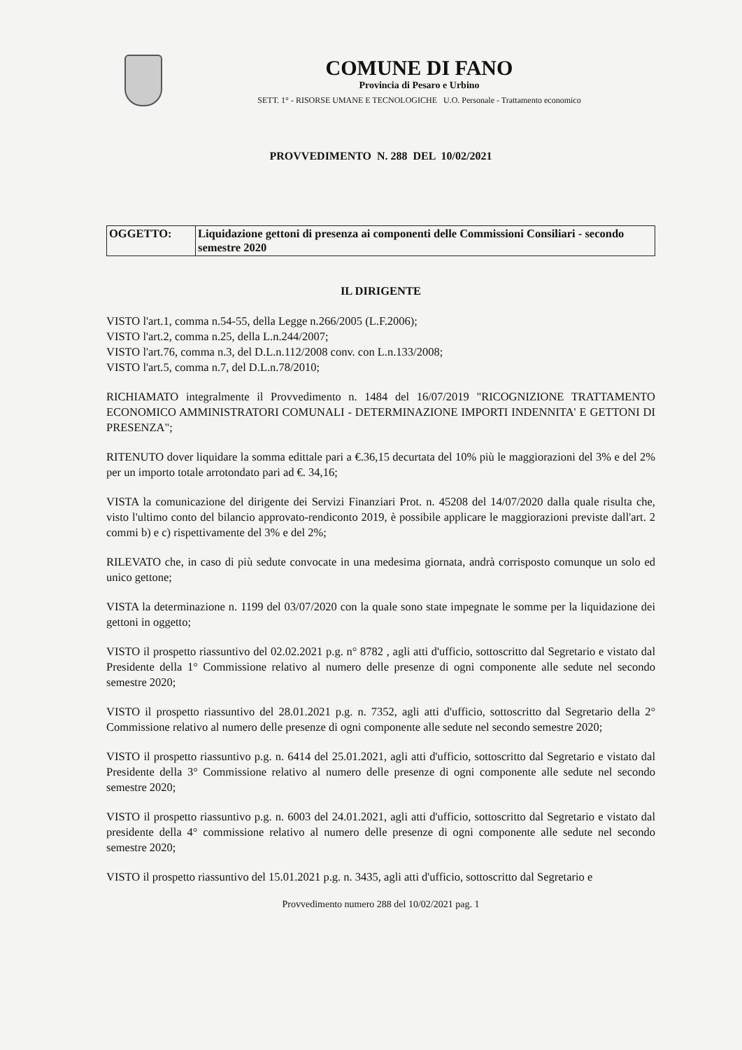COMUNE DI FANO
Provincia di Pesaro e Urbino
SETT. 1° - RISORSE UMANE E TECNOLOGICHE U.O. Personale - Trattamento economico
PROVVEDIMENTO N. 288 DEL 10/02/2021
| OGGETTO: | Liquidazione gettoni di presenza ai componenti delle Commissioni Consiliari - secondo semestre 2020 |
IL DIRIGENTE
VISTO l'art.1, comma n.54-55, della Legge n.266/2005 (L.F.2006);
VISTO l'art.2, comma n.25, della L.n.244/2007;
VISTO l'art.76, comma n.3, del D.L.n.112/2008 conv. con L.n.133/2008;
VISTO l'art.5, comma n.7, del D.L.n.78/2010;
RICHIAMATO integralmente il Provvedimento n. 1484 del 16/07/2019 "RICOGNIZIONE TRATTAMENTO ECONOMICO AMMINISTRATORI COMUNALI - DETERMINAZIONE IMPORTI INDENNITA' E GETTONI DI PRESENZA";
RITENUTO dover liquidare la somma edittale pari a €.36,15 decurtata del 10% più le maggiorazioni del 3% e del 2% per un importo totale arrotondato pari ad €. 34,16;
VISTA la comunicazione del dirigente dei Servizi Finanziari Prot. n. 45208 del 14/07/2020 dalla quale risulta che, visto l'ultimo conto del bilancio approvato-rendiconto 2019, è possibile applicare le maggiorazioni previste dall'art. 2 commi b) e c) rispettivamente del 3% e del 2%;
RILEVATO che, in caso di più sedute convocate in una medesima giornata, andrà corrisposto comunque un solo ed unico gettone;
VISTA la determinazione n. 1199 del 03/07/2020 con la quale sono state impegnate le somme per la liquidazione dei gettoni in oggetto;
VISTO il prospetto riassuntivo del 02.02.2021 p.g. n° 8782 , agli atti d'ufficio, sottoscritto dal Segretario e vistato dal Presidente della 1° Commissione relativo al numero delle presenze di ogni componente alle sedute nel secondo semestre 2020;
VISTO il prospetto riassuntivo del 28.01.2021 p.g. n. 7352, agli atti d'ufficio, sottoscritto dal Segretario della 2° Commissione relativo al numero delle presenze di ogni componente alle sedute nel secondo semestre 2020;
VISTO il prospetto riassuntivo p.g. n. 6414 del 25.01.2021, agli atti d'ufficio, sottoscritto dal Segretario e vistato dal Presidente della 3° Commissione relativo al numero delle presenze di ogni componente alle sedute nel secondo semestre 2020;
VISTO il prospetto riassuntivo p.g. n. 6003 del 24.01.2021, agli atti d'ufficio, sottoscritto dal Segretario e vistato dal presidente della 4° commissione relativo al numero delle presenze di ogni componente alle sedute nel secondo semestre 2020;
VISTO il prospetto riassuntivo del 15.01.2021 p.g. n. 3435, agli atti d'ufficio, sottoscritto dal Segretario e
Provvedimento numero 288 del 10/02/2021 pag. 1